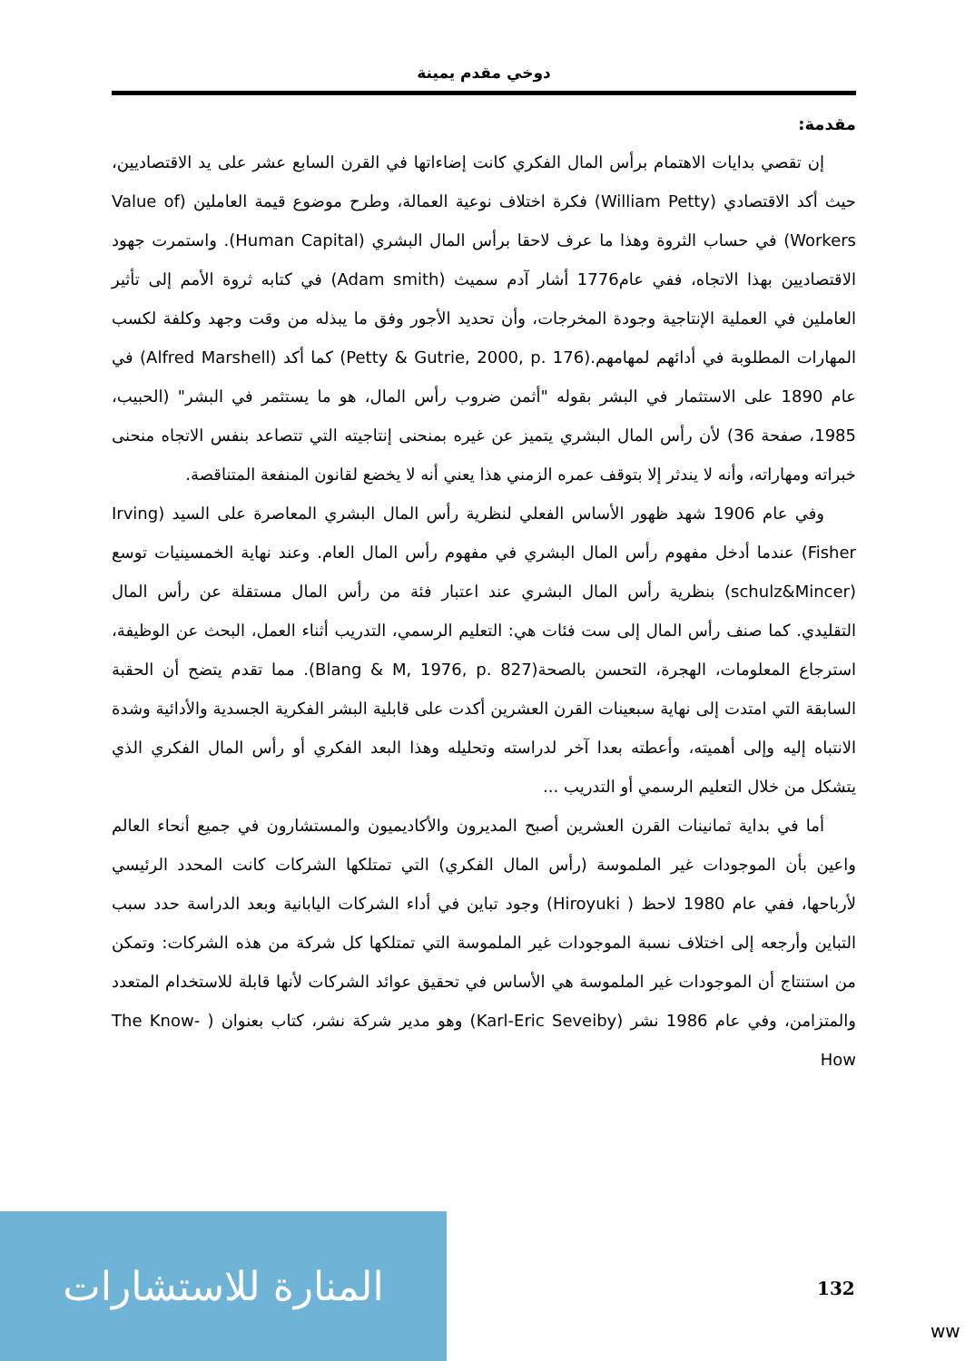دوخي مقدم يمينة
مقدمة:
إن تقصي بدايات الاهتمام برأس المال الفكري كانت إضاءاتها في القرن السابع عشر على يد الاقتصاديين، حيث أكد الاقتصادي (William Petty) فكرة اختلاف نوعية العمالة، وطرح موضوع قيمة العاملين (Value of Workers) في حساب الثروة وهذا ما عرف لاحقا برأس المال البشري (Human Capital). واستمرت جهود الاقتصاديين بهذا الاتجاه، ففي عام1776 أشار آدم سميث (Adam smith) في كتابه ثروة الأمم إلى تأثير العاملين في العملية الإنتاجية وجودة المخرجات، وأن تحديد الأجور وفق ما يبذله من وقت وجهد وكلفة لكسب المهارات المطلوبة في أدائهم لمهامهم.(Petty & Gutrie, 2000, p. 176) كما أكد (Alfred Marshell) في عام 1890 على الاستثمار في البشر بقوله "أثمن ضروب رأس المال، هو ما يستثمر في البشر" (الحبيب، 1985، صفحة 36) لأن رأس المال البشري يتميز عن غيره بمنحنى إنتاجيته التي تتصاعد بنفس الاتجاه منحنى خبراته ومهاراته، وأنه لا يندثر إلا بتوقف عمره الزمني هذا يعني أنه لا يخضع لقانون المنفعة المتناقصة.
وفي عام 1906 شهد ظهور الأساس الفعلي لنظرية رأس المال البشري المعاصرة على السيد (Irving Fisher) عندما أدخل مفهوم رأس المال البشري في مفهوم رأس المال العام. وعند نهاية الخمسينيات توسع (schulz&Mincer) بنظرية رأس المال البشري عند اعتبار فئة من رأس المال مستقلة عن رأس المال التقليدي. كما صنف رأس المال إلى ست فئات هي: التعليم الرسمي، التدريب أثناء العمل، البحث عن الوظيفة، استرجاع المعلومات، الهجرة، التحسن بالصحة(Blang & M, 1976, p. 827). مما تقدم يتضح أن الحقبة السابقة التي امتدت إلى نهاية سبعينات القرن العشرين أكدت على قابلية البشر الفكرية الجسدية والأدائية وشدة الانتباه إليه وإلى أهميته، وأعطته بعدا آخر لدراسته وتحليله وهذا البعد الفكري أو رأس المال الفكري الذي يتشكل من خلال التعليم الرسمي أو التدريب ...
أما في بداية ثمانينات القرن العشرين أصبح المديرون والأكاديميون والمستشارون في جميع أنحاء العالم واعين بأن الموجودات غير الملموسة (رأس المال الفكري) التي تمتلكها الشركات كانت المحدد الرئيسي لأرباحها، ففي عام 1980 لاحظ ( Hiroyuki) وجود تباين في أداء الشركات اليابانية وبعد الدراسة حدد سبب التباين وأرجعه إلى اختلاف نسبة الموجودات غير الملموسة التي تمتلكها كل شركة من هذه الشركات: وتمكن من استنتاج أن الموجودات غير الملموسة هي الأساس في تحقيق عوائد الشركات لأنها قابلة للاستخدام المتعدد والمتزامن، وفي عام 1986 نشر (Karl-Eric Seveiby) وهو مدير شركة نشر، كتاب بعنوان ( The Know-How
132
المنارة للاستشارات
ww